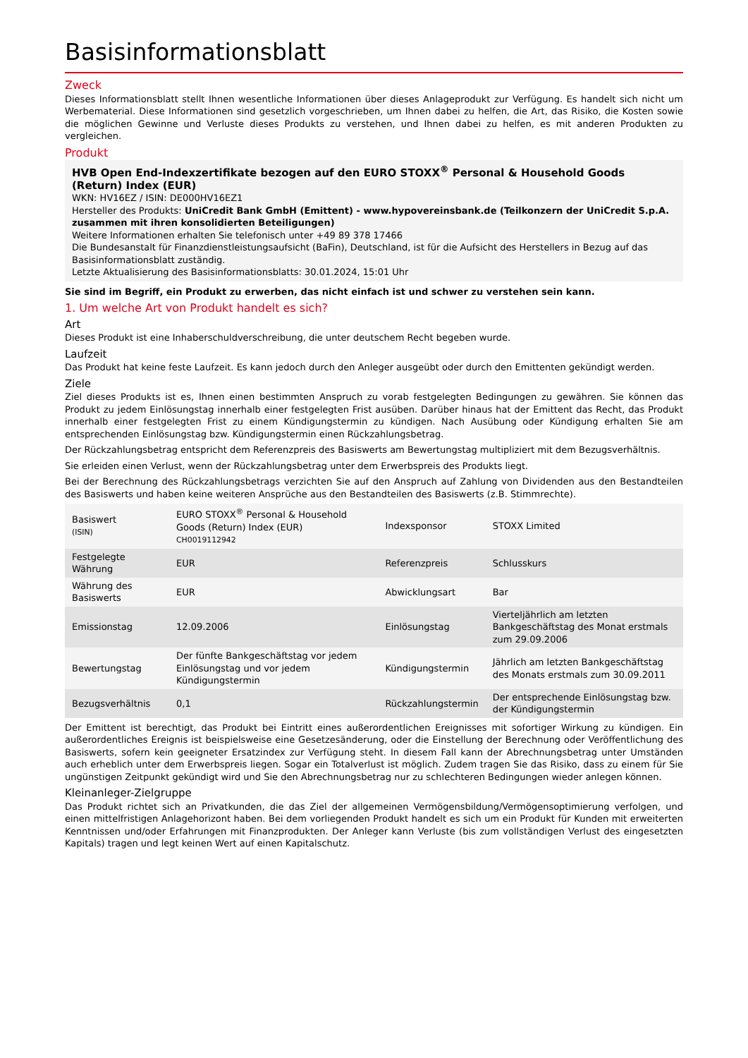Basisinformationsblatt
Zweck
Dieses Informationsblatt stellt Ihnen wesentliche Informationen über dieses Anlageprodukt zur Verfügung. Es handelt sich nicht um Werbematerial. Diese Informationen sind gesetzlich vorgeschrieben, um Ihnen dabei zu helfen, die Art, das Risiko, die Kosten sowie die möglichen Gewinne und Verluste dieses Produkts zu verstehen, und Ihnen dabei zu helfen, es mit anderen Produkten zu vergleichen.
Produkt
HVB Open End-Indexzertifikate bezogen auf den EURO STOXX<sup>®</sup> Personal & Household Goods (Return) Index (EUR)
WKN: HV16EZ / ISIN: DE000HV16EZ1
Hersteller des Produkts: UniCredit Bank GmbH (Emittent) - www.hypovereinsbank.de (Teilkonzern der UniCredit S.p.A. zusammen mit ihren konsolidierten Beteiligungen)
Weitere Informationen erhalten Sie telefonisch unter +49 89 378 17466
Die Bundesanstalt für Finanzdienstleistungsaufsicht (BaFin), Deutschland, ist für die Aufsicht des Herstellers in Bezug auf das Basisinformationsblatt zuständig.
Letzte Aktualisierung des Basisinformationsblatts: 30.01.2024, 15:01 Uhr
Sie sind im Begriff, ein Produkt zu erwerben, das nicht einfach ist und schwer zu verstehen sein kann.
1. Um welche Art von Produkt handelt es sich?
Art
Dieses Produkt ist eine Inhaberschuldverschreibung, die unter deutschem Recht begeben wurde.
Laufzeit
Das Produkt hat keine feste Laufzeit. Es kann jedoch durch den Anleger ausgeübt oder durch den Emittenten gekündigt werden.
Ziele
Ziel dieses Produkts ist es, Ihnen einen bestimmten Anspruch zu vorab festgelegten Bedingungen zu gewähren. Sie können das Produkt zu jedem Einlösungstag innerhalb einer festgelegten Frist ausüben. Darüber hinaus hat der Emittent das Recht, das Produkt innerhalb einer festgelegten Frist zu einem Kündigungstermin zu kündigen. Nach Ausübung oder Kündigung erhalten Sie am entsprechenden Einlösungstag bzw. Kündigungstermin einen Rückzahlungsbetrag.
Der Rückzahlungsbetrag entspricht dem Referenzpreis des Basiswerts am Bewertungstag multipliziert mit dem Bezugsverhältnis.
Sie erleiden einen Verlust, wenn der Rückzahlungsbetrag unter dem Erwerbspreis des Produkts liegt.
Bei der Berechnung des Rückzahlungsbetrags verzichten Sie auf den Anspruch auf Zahlung von Dividenden aus den Bestandteilen des Basiswerts und haben keine weiteren Ansprüche aus den Bestandteilen des Basiswerts (z.B. Stimmrechte).
| Basiswert (ISIN) | EURO STOXX<sup>®</sup> Personal & Household Goods (Return) Index (EUR) CH0019112942 | Indexsponsor | STOXX Limited |
| Festgelegte Währung | EUR | Referenzpreis | Schlusskurs |
| Währung des Basiswerts | EUR | Abwicklungsart | Bar |
| Emissionstag | 12.09.2006 | Einlösungstag | Vierteljährlich am letzten Bankgeschäftstag des Monat erstmals zum 29.09.2006 |
| Bewertungstag | Der fünfte Bankgeschäftstag vor jedem Einlösungstag und vor jedem Kündigungstermin | Kündigungstermin | Jährlich am letzten Bankgeschäftstag des Monats erstmals zum 30.09.2011 |
| Bezugsverhältnis | 0,1 | Rückzahlungstermin | Der entsprechende Einlösungstag bzw. der Kündigungstermin |
Der Emittent ist berechtigt, das Produkt bei Eintritt eines außerordentlichen Ereignisses mit sofortiger Wirkung zu kündigen. Ein außerordentliches Ereignis ist beispielsweise eine Gesetzesänderung, oder die Einstellung der Berechnung oder Veröffentlichung des Basiswerts, sofern kein geeigneter Ersatzindex zur Verfügung steht. In diesem Fall kann der Abrechnungsbetrag unter Umständen auch erheblich unter dem Erwerbspreis liegen. Sogar ein Totalverlust ist möglich. Zudem tragen Sie das Risiko, dass zu einem für Sie ungünstigen Zeitpunkt gekündigt wird und Sie den Abrechnungsbetrag nur zu schlechteren Bedingungen wieder anlegen können.
Kleinanleger-Zielgruppe
Das Produkt richtet sich an Privatkunden, die das Ziel der allgemeinen Vermögensbildung/Vermögensoptimierung verfolgen, und einen mittelfristigen Anlagehorizont haben. Bei dem vorliegenden Produkt handelt es sich um ein Produkt für Kunden mit erweiterten Kenntnissen und/oder Erfahrungen mit Finanzprodukten. Der Anleger kann Verluste (bis zum vollständigen Verlust des eingesetzten Kapitals) tragen und legt keinen Wert auf einen Kapitalschutz.